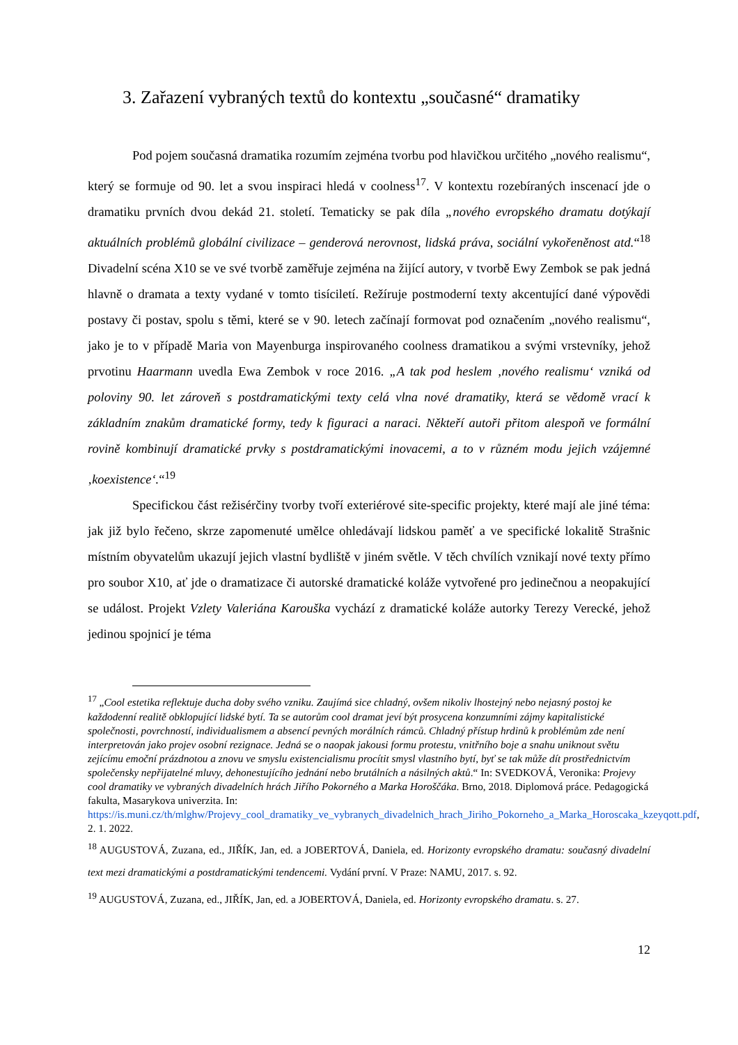3. Zařazení vybraných textů do kontextu „současné“ dramatiky
Pod pojem současná dramatika rozumím zejména tvorbu pod hlavičkou určitého „nového realismu“, který se formuje od 90. let a svou inspiraci hledá v coolness<sup>17</sup>. V kontextu rozebíraných inscenací jde o dramatiku prvních dvou dekád 21. století. Tematicky se pak díla „nového evropského dramatu dotýkají aktuálních problémů globální civilizace – genderová nerovnost, lidská práva, sociální vykořeněnost atd.“<sup>18</sup> Divadelní scéna X10 se ve své tvorbě zaměřuje zejména na žijící autory, v tvorbě Ewy Zembok se pak jedná hlavně o dramata a texty vydané v tomto tisíciletí. Režíruje postmoderní texty akcentující dané výpovědi postavy či postav, spolu s těmi, které se v 90. letech začínají formovat pod označením „nového realismu“, jako je to v případě Maria von Mayenburga inspirovaného coolness dramatikou a svými vrstevníky, jehož prvotinu Haarmann uvedla Ewa Zembok v roce 2016. „A tak pod heslem ‚nového realismu‘ vzniká od poloviny 90. let zároveň s postdramatickými texty celá vlna nové dramatiky, která se vědomě vrací k základním znakům dramatické formy, tedy k figuraci a naraci. Někteří autoři přitom alespoň ve formální rovině kombinují dramatické prvky s postdramatickými inovacemi, a to v různém modu jejich vzájemné ‚koexistence‘.“<sup>19</sup>
Specifickou část režisérčiny tvorby tvoří exteriérové site-specific projekty, které mají ale jiné téma: jak již bylo řečeno, skrze zapomenuté umělce ohledávají lidskou paměť a ve specifické lokalitě Strašnic místním obyvatelům ukazují jejich vlastní bydliště v jiném světle. V těch chvílích vznikají nové texty přímo pro soubor X10, ať jde o dramatizace či autorské dramatické koláže vytvořené pro jedinečnou a neopakující se událost. Projekt Vzlety Valeriána Karouška vychází z dramatické koláže autorky Terezy Verecké, jehož jedinou spojnicí je téma
<sup>17</sup> „Cool estetika reflektuje ducha doby svého vzniku. Zaujímá sice chladný, ovšem nikoliv lhostejný nebo nejasný postoj ke každodenní realitě obklopující lidské bytí. Ta se autorům cool dramat jeví být prosycena konzumními zájmy kapitalistické společnosti, povrchností, individualismem a absencí pevných morálních rámců. Chladný přístup hrdinů k problémům zde není interpretován jako projev osobní rezignace. Jedná se o naopak jakousi formu protestu, vnitřního boje a snahu uniknout světu zejícímu emoční prázdnotou a znovu ve smyslu existencialismu procítit smysl vlastního bytí, byť se tak může dít prostřednictvím společensky nepřijatelné mluvy, dehonestujícího jednání nebo brutálních a násilných aktů.“ In: SVEDKOVÁ, Veronika: Projevy cool dramatiky ve vybraných divadelních hrách Jiřího Pokorného a Marka Horoščáka. Brno, 2018. Diplomová práce. Pedagogická fakulta, Masarykova univerzita. In: https://is.muni.cz/th/mlghw/Projevy_cool_dramatiky_ve_vybranych_divadelnich_hrach_Jiriho_Pokorneho_a_Marka_Horoscaka_kzeyqott.pdf, 2. 1. 2022.
<sup>18</sup> AUGUSTOVÁ, Zuzana, ed., JIŘÍK, Jan, ed. a JOBERTOVÁ, Daniela, ed. Horizonty evropského dramatu: současný divadelní text mezi dramatickými a postdramatickými tendencemi. Vydání první. V Praze: NAMU, 2017. s. 92.
<sup>19</sup> AUGUSTOVÁ, Zuzana, ed., JIŘÍK, Jan, ed. a JOBERTOVÁ, Daniela, ed. Horizonty evropského dramatu. s. 27.
12